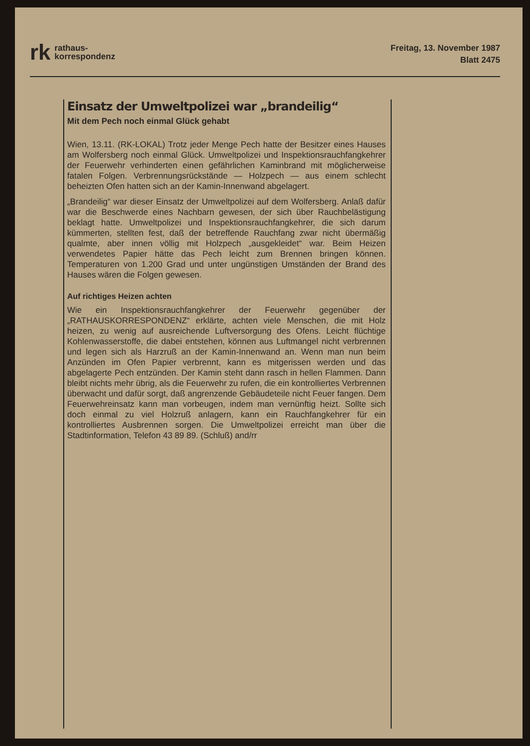rk rathaus-
korrespondenz
Freitag, 13. November 1987
Blatt 2475
Einsatz der Umweltpolizei war „brandeilig“
Mit dem Pech noch einmal Glück gehabt
Wien, 13.11. (RK-LOKAL) Trotz jeder Menge Pech hatte der Besitzer eines Hauses am Wolfersberg noch einmal Glück. Umweltpolizei und Inspektionsrauchfangkehrer der Feuerwehr verhinderten einen gefährlichen Kaminbrand mit möglicherweise fatalen Folgen. Verbrennungsrückstände — Holzpech — aus einem schlecht beheizten Ofen hatten sich an der Kamin-Innenwand abgelagert.
„Brandeilig“ war dieser Einsatz der Umweltpolizei auf dem Wolfersberg. Anlaß dafür war die Beschwerde eines Nachbarn gewesen, der sich über Rauchbelästigung beklagt hatte. Umweltpolizei und Inspektionsrauchfangkehrer, die sich darum kümmerten, stellten fest, daß der betreffende Rauchfang zwar nicht übermäßig qualmte, aber innen völlig mit Holzpech „ausgekleidet“ war. Beim Heizen verwendetes Papier hätte das Pech leicht zum Brennen bringen können. Temperaturen von 1.200 Grad und unter ungünstigen Umständen der Brand des Hauses wären die Folgen gewesen.
Auf richtiges Heizen achten
Wie ein Inspektionsrauchfangkehrer der Feuerwehr gegenüber der „RATHAUSKORRESPONDENZ“ erklärte, achten viele Menschen, die mit Holz heizen, zu wenig auf ausreichende Luftversorgung des Ofens. Leicht flüchtige Kohlenwasserstoffe, die dabei entstehen, können aus Luftmangel nicht verbrennen und legen sich als Harzruß an der Kamin-Innenwand an. Wenn man nun beim Anzünden im Ofen Papier verbrennt, kann es mitgerissen werden und das abgelagerte Pech entzünden. Der Kamin steht dann rasch in hellen Flammen. Dann bleibt nichts mehr übrig, als die Feuerwehr zu rufen, die ein kontrolliertes Verbrennen überwacht und dafür sorgt, daß angrenzende Gebäudeteile nicht Feuer fangen. Dem Feuerwehreinsatz kann man vorbeugen, indem man vernünftig heizt. Sollte sich doch einmal zu viel Holzruß anlagern, kann ein Rauchfangkehrer für ein kontrolliertes Ausbrennen sorgen. Die Umweltpolizei erreicht man über die Stadtinformation, Telefon 43 89 89. (Schluß) and/rr